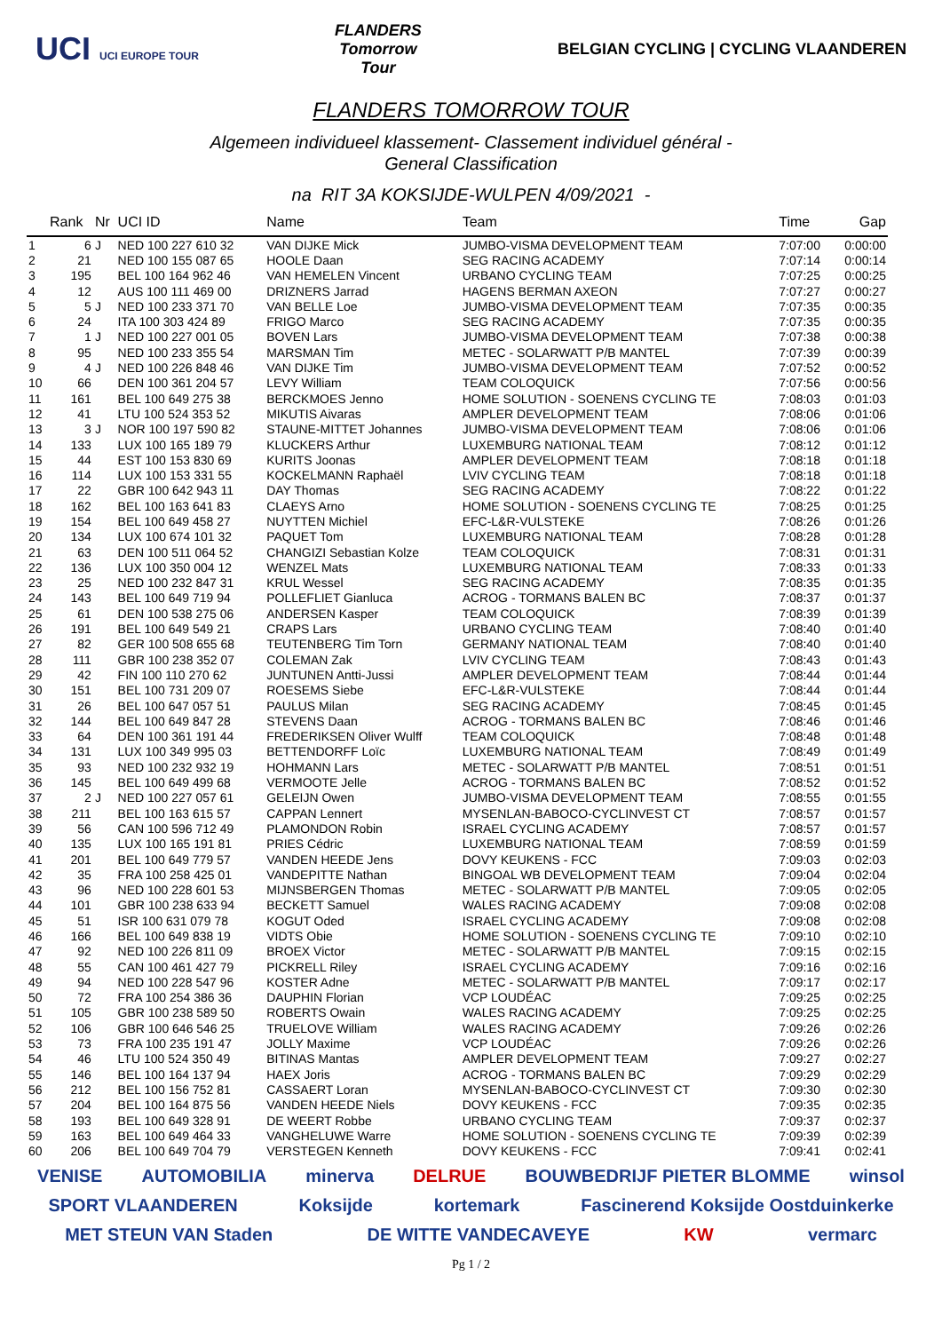UCI UCI EUROPE TOUR FLANDERS
Tomorrow
Tour BELGIAN CYCLING | CYCLING VLAANDEREN
FLANDERS TOMORROW TOUR
Algemeen individueel klassement- Classement individuel général -
General Classification
na RIT 3A KOKSIJDE-WULPEN 4/09/2021 -
| | Rank | Nr | UCI ID | Name | Team | Time | Gap |
| --- | --- | --- | --- | --- | --- | --- | --- |
| 1 | 6 | J | NED 100 227 610 32 | VAN DIJKE Mick | JUMBO-VISMA DEVELOPMENT TEAM | 7:07:00 | 0:00:00 |
| 2 | 21 | | NED 100 155 087 65 | HOOLE Daan | SEG RACING ACADEMY | 7:07:14 | 0:00:14 |
| 3 | 195 | | BEL 100 164 962 46 | VAN HEMELEN Vincent | URBANO CYCLING TEAM | 7:07:25 | 0:00:25 |
| 4 | 12 | | AUS 100 111 469 00 | DRIZNERS Jarrad | HAGENS BERMAN AXEON | 7:07:27 | 0:00:27 |
| 5 | 5 | J | NED 100 233 371 70 | VAN BELLE Loe | JUMBO-VISMA DEVELOPMENT TEAM | 7:07:35 | 0:00:35 |
| 6 | 24 | | ITA 100 303 424 89 | FRIGO Marco | SEG RACING ACADEMY | 7:07:35 | 0:00:35 |
| 7 | 1 | J | NED 100 227 001 05 | BOVEN Lars | JUMBO-VISMA DEVELOPMENT TEAM | 7:07:38 | 0:00:38 |
| 8 | 95 | | NED 100 233 355 54 | MARSMAN Tim | METEC - SOLARWATT P/B MANTEL | 7:07:39 | 0:00:39 |
| 9 | 4 | J | NED 100 226 848 46 | VAN DIJKE Tim | JUMBO-VISMA DEVELOPMENT TEAM | 7:07:52 | 0:00:52 |
| 10 | 66 | | DEN 100 361 204 57 | LEVY William | TEAM COLOQUICK | 7:07:56 | 0:00:56 |
| 11 | 161 | | BEL 100 649 275 38 | BERCKMOES Jenno | HOME SOLUTION - SOENENS CYCLING TE | 7:08:03 | 0:01:03 |
| 12 | 41 | | LTU 100 524 353 52 | MIKUTIS Aivaras | AMPLER DEVELOPMENT TEAM | 7:08:06 | 0:01:06 |
| 13 | 3 | J | NOR 100 197 590 82 | STAUNE-MITTET Johannes | JUMBO-VISMA DEVELOPMENT TEAM | 7:08:06 | 0:01:06 |
| 14 | 133 | | LUX 100 165 189 79 | KLUCKERS Arthur | LUXEMBURG NATIONAL TEAM | 7:08:12 | 0:01:12 |
| 15 | 44 | | EST 100 153 830 69 | KURITS Joonas | AMPLER DEVELOPMENT TEAM | 7:08:18 | 0:01:18 |
| 16 | 114 | | LUX 100 153 331 55 | KOCKELMANN Raphaël | LVIV CYCLING TEAM | 7:08:18 | 0:01:18 |
| 17 | 22 | | GBR 100 642 943 11 | DAY Thomas | SEG RACING ACADEMY | 7:08:22 | 0:01:22 |
| 18 | 162 | | BEL 100 163 641 83 | CLAEYS Arno | HOME SOLUTION - SOENENS CYCLING TE | 7:08:25 | 0:01:25 |
| 19 | 154 | | BEL 100 649 458 27 | NUYTTEN Michiel | EFC-L&R-VULSTEKE | 7:08:26 | 0:01:26 |
| 20 | 134 | | LUX 100 674 101 32 | PAQUET Tom | LUXEMBURG NATIONAL TEAM | 7:08:28 | 0:01:28 |
| 21 | 63 | | DEN 100 511 064 52 | CHANGIZI Sebastian Kolze | TEAM COLOQUICK | 7:08:31 | 0:01:31 |
| 22 | 136 | | LUX 100 350 004 12 | WENZEL Mats | LUXEMBURG NATIONAL TEAM | 7:08:33 | 0:01:33 |
| 23 | 25 | | NED 100 232 847 31 | KRUL Wessel | SEG RACING ACADEMY | 7:08:35 | 0:01:35 |
| 24 | 143 | | BEL 100 649 719 94 | POLLEFLIET Gianluca | ACROG - TORMANS BALEN BC | 7:08:37 | 0:01:37 |
| 25 | 61 | | DEN 100 538 275 06 | ANDERSEN Kasper | TEAM COLOQUICK | 7:08:39 | 0:01:39 |
| 26 | 191 | | BEL 100 649 549 21 | CRAPS Lars | URBANO CYCLING TEAM | 7:08:40 | 0:01:40 |
| 27 | 82 | | GER 100 508 655 68 | TEUTENBERG Tim Torn | GERMANY NATIONAL TEAM | 7:08:40 | 0:01:40 |
| 28 | 111 | | GBR 100 238 352 07 | COLEMAN Zak | LVIV CYCLING TEAM | 7:08:43 | 0:01:43 |
| 29 | 42 | | FIN 100 110 270 62 | JUNTUNEN Antti-Jussi | AMPLER DEVELOPMENT TEAM | 7:08:44 | 0:01:44 |
| 30 | 151 | | BEL 100 731 209 07 | ROESEMS Siebe | EFC-L&R-VULSTEKE | 7:08:44 | 0:01:44 |
| 31 | 26 | | BEL 100 647 057 51 | PAULUS Milan | SEG RACING ACADEMY | 7:08:45 | 0:01:45 |
| 32 | 144 | | BEL 100 649 847 28 | STEVENS Daan | ACROG - TORMANS BALEN BC | 7:08:46 | 0:01:46 |
| 33 | 64 | | DEN 100 361 191 44 | FREDERIKSEN Oliver Wulff | TEAM COLOQUICK | 7:08:48 | 0:01:48 |
| 34 | 131 | | LUX 100 349 995 03 | BETTENDORFF Loïc | LUXEMBURG NATIONAL TEAM | 7:08:49 | 0:01:49 |
| 35 | 93 | | NED 100 232 932 19 | HOHMANN Lars | METEC - SOLARWATT P/B MANTEL | 7:08:51 | 0:01:51 |
| 36 | 145 | | BEL 100 649 499 68 | VERMOOTE Jelle | ACROG - TORMANS BALEN BC | 7:08:52 | 0:01:52 |
| 37 | 2 | J | NED 100 227 057 61 | GELEIJN Owen | JUMBO-VISMA DEVELOPMENT TEAM | 7:08:55 | 0:01:55 |
| 38 | 211 | | BEL 100 163 615 57 | CAPPAN Lennert | MYSENLAN-BABOCO-CYCLINVEST CT | 7:08:57 | 0:01:57 |
| 39 | 56 | | CAN 100 596 712 49 | PLAMONDON Robin | ISRAEL CYCLING ACADEMY | 7:08:57 | 0:01:57 |
| 40 | 135 | | LUX 100 165 191 81 | PRIES Cédric | LUXEMBURG NATIONAL TEAM | 7:08:59 | 0:01:59 |
| 41 | 201 | | BEL 100 649 779 57 | VANDEN HEEDE Jens | DOVY KEUKENS - FCC | 7:09:03 | 0:02:03 |
| 42 | 35 | | FRA 100 258 425 01 | VANDEPITTE Nathan | BINGOAL WB DEVELOPMENT TEAM | 7:09:04 | 0:02:04 |
| 43 | 96 | | NED 100 228 601 53 | MIJNSBERGEN Thomas | METEC - SOLARWATT P/B MANTEL | 7:09:05 | 0:02:05 |
| 44 | 101 | | GBR 100 238 633 94 | BECKETT Samuel | WALES RACING ACADEMY | 7:09:08 | 0:02:08 |
| 45 | 51 | | ISR 100 631 079 78 | KOGUT Oded | ISRAEL CYCLING ACADEMY | 7:09:08 | 0:02:08 |
| 46 | 166 | | BEL 100 649 838 19 | VIDTS Obie | HOME SOLUTION - SOENENS CYCLING TE | 7:09:10 | 0:02:10 |
| 47 | 92 | | NED 100 226 811 09 | BROEX Victor | METEC - SOLARWATT P/B MANTEL | 7:09:15 | 0:02:15 |
| 48 | 55 | | CAN 100 461 427 79 | PICKRELL Riley | ISRAEL CYCLING ACADEMY | 7:09:16 | 0:02:16 |
| 49 | 94 | | NED 100 228 547 96 | KOSTER Adne | METEC - SOLARWATT P/B MANTEL | 7:09:17 | 0:02:17 |
| 50 | 72 | | FRA 100 254 386 36 | DAUPHIN Florian | VCP LOUDÉAC | 7:09:25 | 0:02:25 |
| 51 | 105 | | GBR 100 238 589 50 | ROBERTS Owain | WALES RACING ACADEMY | 7:09:25 | 0:02:25 |
| 52 | 106 | | GBR 100 646 546 25 | TRUELOVE William | WALES RACING ACADEMY | 7:09:26 | 0:02:26 |
| 53 | 73 | | FRA 100 235 191 47 | JOLLY Maxime | VCP LOUDÉAC | 7:09:26 | 0:02:26 |
| 54 | 46 | | LTU 100 524 350 49 | BITINAS Mantas | AMPLER DEVELOPMENT TEAM | 7:09:27 | 0:02:27 |
| 55 | 146 | | BEL 100 164 137 94 | HAEX Joris | ACROG - TORMANS BALEN BC | 7:09:29 | 0:02:29 |
| 56 | 212 | | BEL 100 156 752 81 | CASSAERT Loran | MYSENLAN-BABOCO-CYCLINVEST CT | 7:09:30 | 0:02:30 |
| 57 | 204 | | BEL 100 164 875 56 | VANDEN HEEDE Niels | DOVY KEUKENS - FCC | 7:09:35 | 0:02:35 |
| 58 | 193 | | BEL 100 649 328 91 | DE WEERT Robbe | URBANO CYCLING TEAM | 7:09:37 | 0:02:37 |
| 59 | 163 | | BEL 100 649 464 33 | VANGHELUWE Warre | HOME SOLUTION - SOENENS CYCLING TE | 7:09:39 | 0:02:39 |
| 60 | 206 | | BEL 100 649 704 79 | VERSTEGEN Kenneth | DOVY KEUKENS - FCC | 7:09:41 | 0:02:41 |
VENISE AUTOMOBILIA minerva DELRUE BOUWBEDRIJF PIETER BLOMME winsol SPORT VLAANDEREN Koksijde kortemark Fascinerend Koksijde Oostduinkerke MET STEUN VAN Staden DE WITTE VANDECAVEYE KW vermarc
Pg 1 / 2